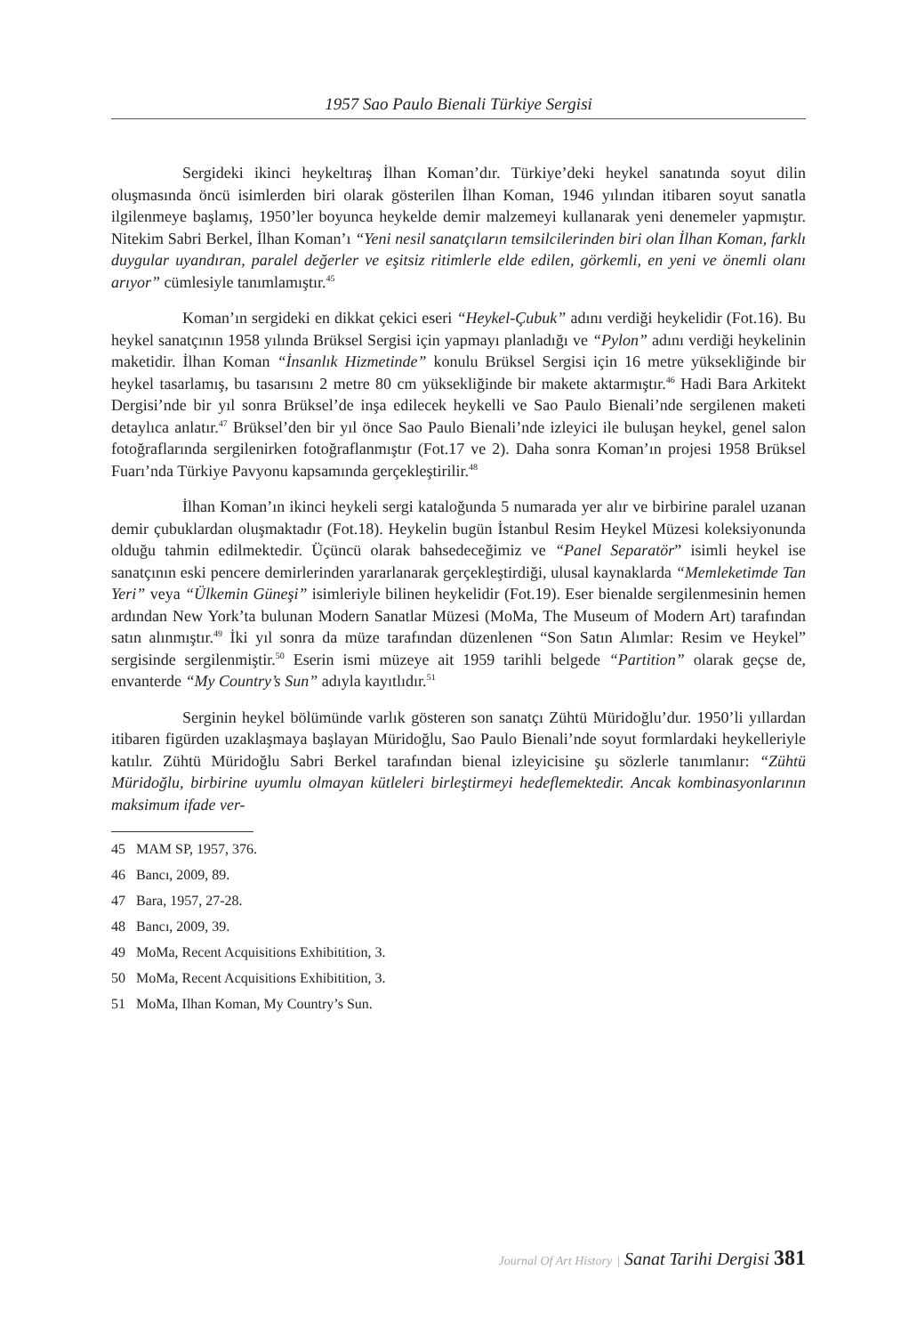1957 Sao Paulo Bienali Türkiye Sergisi
Sergideki ikinci heykeltıraş İlhan Koman’dır. Türkiye’deki heykel sanatında soyut dilin oluşmasında öncü isimlerden biri olarak gösterilen İlhan Koman, 1946 yılından itibaren soyut sanatla ilgilenmeye başlamış, 1950’ler boyunca heykelde demir malzemeyi kullanarak yeni denemeler yapmıştır. Nitekim Sabri Berkel, İlhan Koman’ı “Yeni nesil sanatçıların temsilcilerinden biri olan İlhan Koman, farklı duygular uyandıran, paralel değerler ve eşitsiz ritimlerle elde edilen, görkemli, en yeni ve önemli olanı arıyor” cümlesiyle tanımlamıştır.<sup>45</sup>
Koman’ın sergideki en dikkat çekici eseri “Heykel-Çubuk” adını verdiği heykelidir (Fot.16). Bu heykel sanatçının 1958 yılında Brüksel Sergisi için yapmayı planladığı ve “Pylon” adını verdiği heykelinin maketidir. İlhan Koman “İnsanlık Hizmetinde” konulu Brüksel Sergisi için 16 metre yüksekliğinde bir heykel tasarlamış, bu tasarısını 2 metre 80 cm yüksekliğinde bir makete aktarmıştır.<sup>46</sup> Hadi Bara Arkitekt Dergisi’nde bir yıl sonra Brüksel’de inşa edilecek heykelli ve Sao Paulo Bienali’nde sergilenen maketi detaylıca anlatır.<sup>47</sup> Brüksel’den bir yıl önce Sao Paulo Bienali’nde izleyici ile buluşan heykel, genel salon fotoğraflarında sergilenirken fotoğraflanmıştır (Fot.17 ve 2). Daha sonra Koman’ın projesi 1958 Brüksel Fuarı’nda Türkiye Pavyonu kapsamında gerçekleştirilir.<sup>48</sup>
İlhan Koman’ın ikinci heykeli sergi kataloğunda 5 numarada yer alır ve birbirine paralel uzanan demir çubuklardan oluşmaktadır (Fot.18). Heykelin bugün İstanbul Resim Heykel Müzesi koleksiyonunda olduğu tahmin edilmektedir. Üçüncü olarak bahsedeceğimiz ve “Panel Separatör” isimli heykel ise sanatçının eski pencere demirlerinden yararlanarak gerçekleştirdiği, ulusal kaynaklarda “Memleketimde Tan Yeri” veya “Ülkemin Güneşi” isimleriyle bilinen heykelidir (Fot.19). Eser bienalde sergilenmesinin hemen ardından New York’ta bulunan Modern Sanatlar Müzesi (MoMa, The Museum of Modern Art) tarafından satın alınmıştır.<sup>49</sup> İki yıl sonra da müze tarafından düzenlenen “Son Satın Alımlar: Resim ve Heykel” sergisinde sergilenmiştir.<sup>50</sup> Eserin ismi müzeye ait 1959 tarihli belgede “Partition” olarak geçse de, envanterde “My Country’s Sun” adıyla kayıtlıdır.<sup>51</sup>
Serginin heykel bölümünde varlık gösteren son sanatçı Zühtü Müridoğlu’dur. 1950’li yıllardan itibaren figürden uzaklaşmaya başlayan Müridoğlu, Sao Paulo Bienali’nde soyut formlardaki heykelleriyle katılır. Zühtü Müridoğlu Sabri Berkel tarafından bienal izleyicisine şu sözlerle tanımlanır: “Zühtü Müridoğlu, birbirine uyumlu olmayan kütleleri birleştirmeyi hedeflemektedir. Ancak kombinasyonlarının maksimum ifade ver-
45 MAM SP, 1957, 376.
46 Bancı, 2009, 89.
47 Bara, 1957, 27-28.
48 Bancı, 2009, 39.
49 MoMa, Recent Acquisitions Exhibitition, 3.
50 MoMa, Recent Acquisitions Exhibitition, 3.
51 MoMa, Ilhan Koman, My Country’s Sun.
Journal Of Art History | Sanat Tarihi Dergisi 381